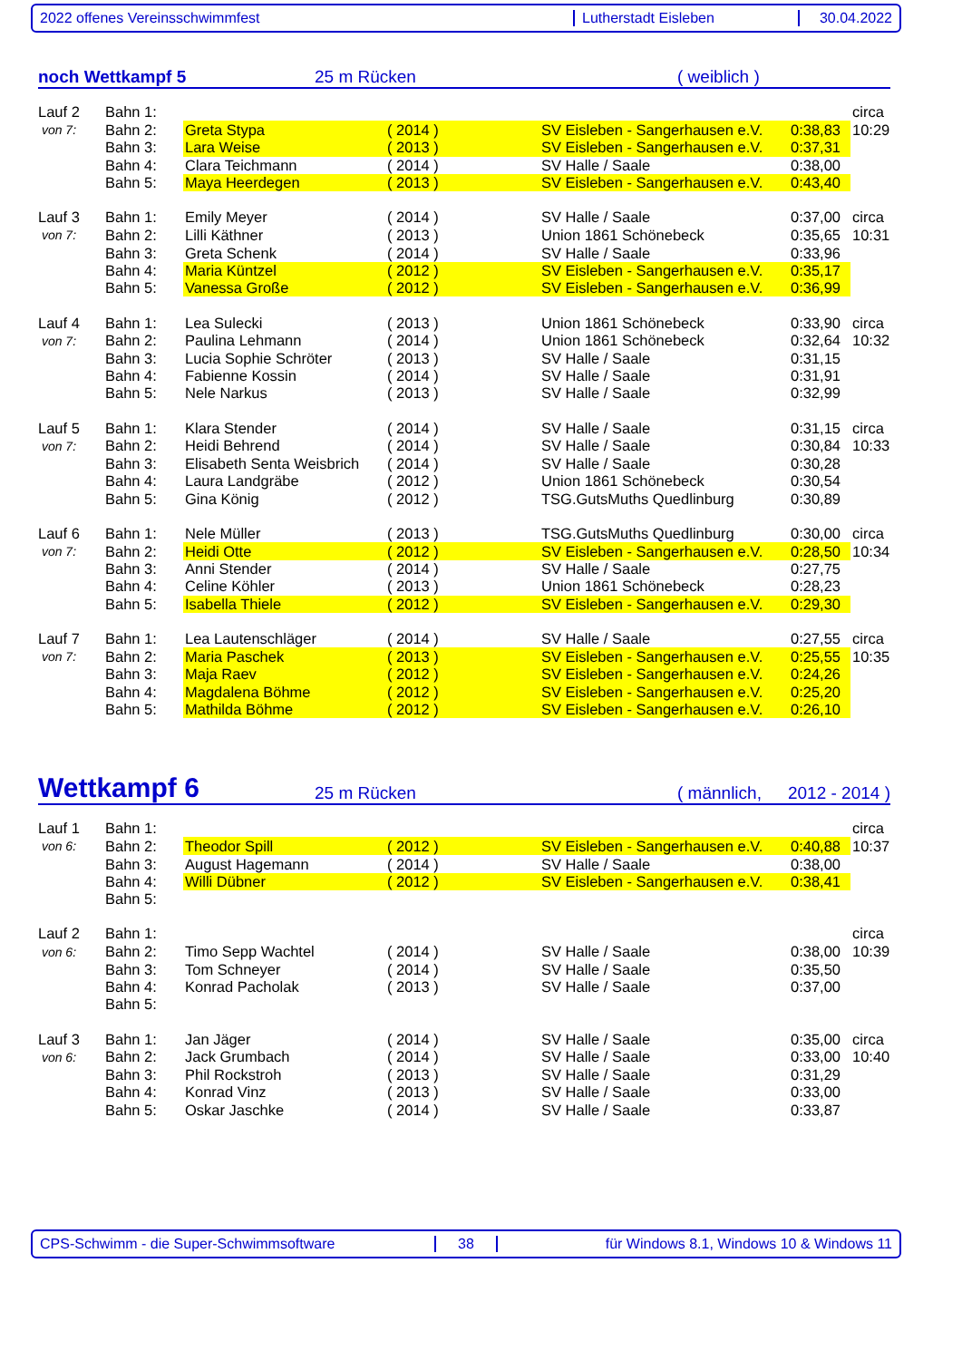2022 offenes Vereinsschwimmfest Lutherstadt Eisleben 30.04.2022
noch Wettkampf 5 25 m Rücken ( weiblich )
| Lauf 2 | Bahn 1: | | | | | circa |
| von 7: | Bahn 2: | Greta Stypa | ( 2014 ) | SV Eisleben - Sangerhausen e.V. | 0:38,83 | 10:29 |
| | Bahn 3: | Lara Weise | ( 2013 ) | SV Eisleben - Sangerhausen e.V. | 0:37,31 | |
| | Bahn 4: | Clara Teichmann | ( 2014 ) | SV Halle / Saale | 0:38,00 | |
| | Bahn 5: | Maya Heerdegen | ( 2013 ) | SV Eisleben - Sangerhausen e.V. | 0:43,40 | |
| Lauf 3 | Bahn 1: | Emily Meyer | ( 2014 ) | SV Halle / Saale | 0:37,00 | circa |
| von 7: | Bahn 2: | Lilli Käthner | ( 2013 ) | Union 1861 Schönebeck | 0:35,65 | 10:31 |
| | Bahn 3: | Greta Schenk | ( 2014 ) | SV Halle / Saale | 0:33,96 | |
| | Bahn 4: | Maria Küntzel | ( 2012 ) | SV Eisleben - Sangerhausen e.V. | 0:35,17 | |
| | Bahn 5: | Vanessa Große | ( 2012 ) | SV Eisleben - Sangerhausen e.V. | 0:36,99 | |
| Lauf 4 | Bahn 1: | Lea Sulecki | ( 2013 ) | Union 1861 Schönebeck | 0:33,90 | circa |
| von 7: | Bahn 2: | Paulina Lehmann | ( 2014 ) | Union 1861 Schönebeck | 0:32,64 | 10:32 |
| | Bahn 3: | Lucia Sophie Schröter | ( 2013 ) | SV Halle / Saale | 0:31,15 | |
| | Bahn 4: | Fabienne Kossin | ( 2014 ) | SV Halle / Saale | 0:31,91 | |
| | Bahn 5: | Nele Narkus | ( 2013 ) | SV Halle / Saale | 0:32,99 | |
| Lauf 5 | Bahn 1: | Klara Stender | ( 2014 ) | SV Halle / Saale | 0:31,15 | circa |
| von 7: | Bahn 2: | Heidi Behrend | ( 2014 ) | SV Halle / Saale | 0:30,84 | 10:33 |
| | Bahn 3: | Elisabeth Senta Weisbrich | ( 2014 ) | SV Halle / Saale | 0:30,28 | |
| | Bahn 4: | Laura Landgräbe | ( 2012 ) | Union 1861 Schönebeck | 0:30,54 | |
| | Bahn 5: | Gina König | ( 2012 ) | TSG.GutsMuths Quedlinburg | 0:30,89 | |
| Lauf 6 | Bahn 1: | Nele Müller | ( 2013 ) | TSG.GutsMuths Quedlinburg | 0:30,00 | circa |
| von 7: | Bahn 2: | Heidi Otte | ( 2012 ) | SV Eisleben - Sangerhausen e.V. | 0:28,50 | 10:34 |
| | Bahn 3: | Anni Stender | ( 2014 ) | SV Halle / Saale | 0:27,75 | |
| | Bahn 4: | Celine Köhler | ( 2013 ) | Union 1861 Schönebeck | 0:28,23 | |
| | Bahn 5: | Isabella Thiele | ( 2012 ) | SV Eisleben - Sangerhausen e.V. | 0:29,30 | |
| Lauf 7 | Bahn 1: | Lea Lautenschläger | ( 2014 ) | SV Halle / Saale | 0:27,55 | circa |
| von 7: | Bahn 2: | Maria Paschek | ( 2013 ) | SV Eisleben - Sangerhausen e.V. | 0:25,55 | 10:35 |
| | Bahn 3: | Maja Raev | ( 2012 ) | SV Eisleben - Sangerhausen e.V. | 0:24,26 | |
| | Bahn 4: | Magdalena Böhme | ( 2012 ) | SV Eisleben - Sangerhausen e.V. | 0:25,20 | |
| | Bahn 5: | Mathilda Böhme | ( 2012 ) | SV Eisleben - Sangerhausen e.V. | 0:26,10 | |
Wettkampf 6 25 m Rücken ( männlich, 2012 - 2014 )
| Lauf 1 | Bahn 1: | | | | | circa |
| von 6: | Bahn 2: | Theodor Spill | ( 2012 ) | SV Eisleben - Sangerhausen e.V. | 0:40,88 | 10:37 |
| | Bahn 3: | August Hagemann | ( 2014 ) | SV Halle / Saale | 0:38,00 | |
| | Bahn 4: | Willi Dübner | ( 2012 ) | SV Eisleben - Sangerhausen e.V. | 0:38,41 | |
| | Bahn 5: | | | | | |
| Lauf 2 | Bahn 1: | | | | | circa |
| von 6: | Bahn 2: | Timo Sepp Wachtel | ( 2014 ) | SV Halle / Saale | 0:38,00 | 10:39 |
| | Bahn 3: | Tom Schneyer | ( 2014 ) | SV Halle / Saale | 0:35,50 | |
| | Bahn 4: | Konrad Pacholak | ( 2013 ) | SV Halle / Saale | 0:37,00 | |
| | Bahn 5: | | | | | |
| Lauf 3 | Bahn 1: | Jan Jäger | ( 2014 ) | SV Halle / Saale | 0:35,00 | circa |
| von 6: | Bahn 2: | Jack Grumbach | ( 2014 ) | SV Halle / Saale | 0:33,00 | 10:40 |
| | Bahn 3: | Phil Rockstroh | ( 2013 ) | SV Halle / Saale | 0:31,29 | |
| | Bahn 4: | Konrad Vinz | ( 2013 ) | SV Halle / Saale | 0:33,00 | |
| | Bahn 5: | Oskar Jaschke | ( 2014 ) | SV Halle / Saale | 0:33,87 | |
CPS-Schwimm - die Super-Schwimmsoftware 38
für Windows 8.1, Windows 10 & Windows 11